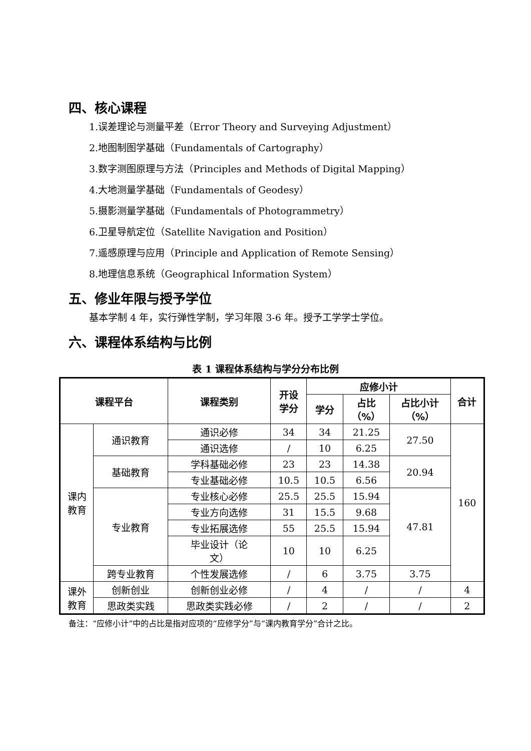四、核心课程
1.误差理论与测量平差（Error Theory and Surveying Adjustment）
2.地图制图学基础（Fundamentals of Cartography）
3.数字测图原理与方法（Principles and Methods of Digital Mapping）
4.大地测量学基础（Fundamentals of Geodesy）
5.摄影测量学基础（Fundamentals of Photogrammetry）
6.卫星导航定位（Satellite Navigation and Position）
7.遥感原理与应用（Principle and Application of Remote Sensing）
8.地理信息系统（Geographical Information System）
五、修业年限与授予学位
基本学制 4 年，实行弹性学制，学习年限 3-6 年。授予工学学士学位。
六、课程体系结构与比例
表 1 课程体系结构与学分分布比例
| 课程平台 | | 课程类别 | 开设 学分 | 应修小计 | | | 合计 |
| --- | --- | --- | --- | --- | --- | --- | --- |
| | | | | 学分 | 占比 （%） | 占比小计 （%） | |
| 课内 教育 | 通识教育 | 通识必修 | 34 | 34 | 21.25 | 27.50 | 160 |
| | | 通识选修 | / | 10 | 6.25 | | |
| | 基础教育 | 学科基础必修 | 23 | 23 | 14.38 | 20.94 | |
| | | 专业基础必修 | 10.5 | 10.5 | 6.56 | | |
| | 专业教育 | 专业核心必修 | 25.5 | 25.5 | 15.94 | 47.81 | |
| | | 专业方向选修 | 31 | 15.5 | 9.68 | | |
| | | 专业拓展选修 | 55 | 25.5 | 15.94 | | |
| | | 毕业设计（论 文） | 10 | 10 | 6.25 | | |
| | 跨专业教育 | 个性发展选修 | / | 6 | 3.75 | 3.75 | |
| 课外 教育 | 创新创业 | 创新创业必修 | / | 4 | / | / | 4 |
| | 思政类实践 | 思政类实践必修 | / | 2 | / | / | 2 |
备注：“应修小计”中的占比是指对应项的“应修学分”与“课内教育学分”合计之比。